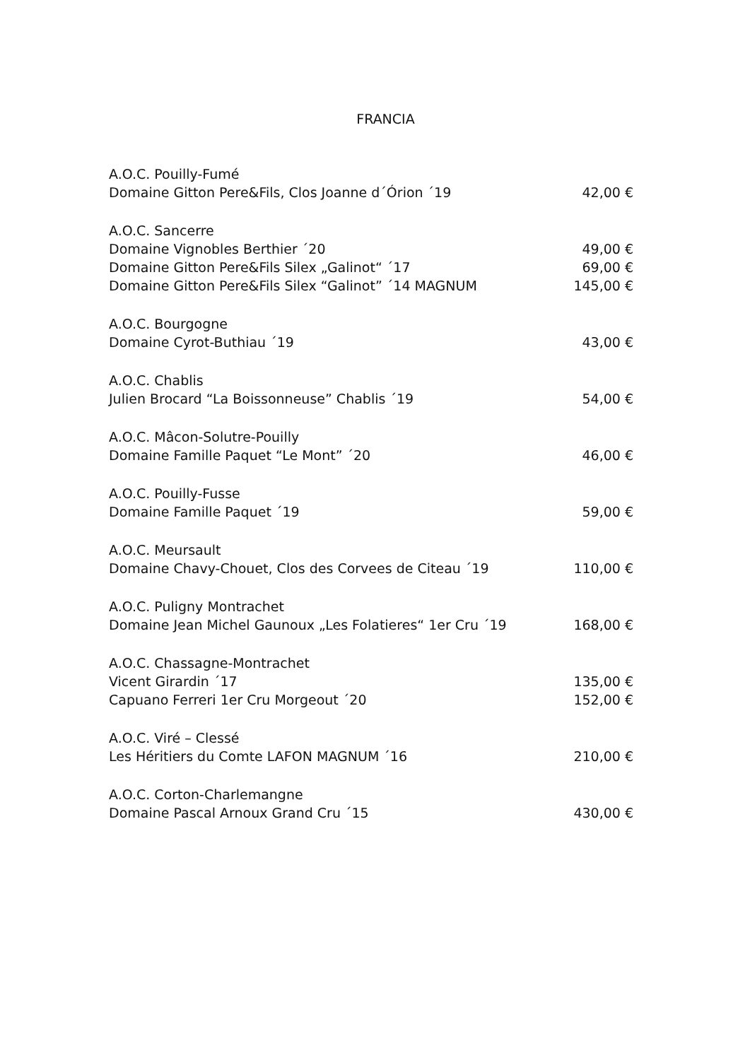FRANCIA
A.O.C. Pouilly-Fumé
Domaine Gitton Pere&Fils, Clos Joanne d´Órion ´19 42,00 €
A.O.C. Sancerre
Domaine Vignobles Berthier ´20 49,00 €
Domaine Gitton Pere&Fils Silex „Galinot“ ´17 69,00 €
Domaine Gitton Pere&Fils Silex “Galinot” ´14 MAGNUM 145,00 €
A.O.C. Bourgogne
Domaine Cyrot-Buthiau ´19 43,00 €
A.O.C. Chablis
Julien Brocard “La Boissonneuse” Chablis ´19 54,00 €
A.O.C. Mâcon-Solutre-Pouilly
Domaine Famille Paquet “Le Mont” ´20 46,00 €
A.O.C. Pouilly-Fusse
Domaine Famille Paquet ´19 59,00 €
A.O.C. Meursault
Domaine Chavy-Chouet, Clos des Corvees de Citeau ´19 110,00 €
A.O.C. Puligny Montrachet
Domaine Jean Michel Gaunoux „Les Folatieres“ 1er Cru ´19 168,00 €
A.O.C. Chassagne-Montrachet
Vicent Girardin ´17 135,00 €
Capuano Ferreri 1er Cru Morgeout ´20 152,00 €
A.O.C. Viré – Clessé
Les Héritiers du Comte LAFON MAGNUM ´16 210,00 €
A.O.C. Corton-Charlemangne
Domaine Pascal Arnoux Grand Cru ´15 430,00 €